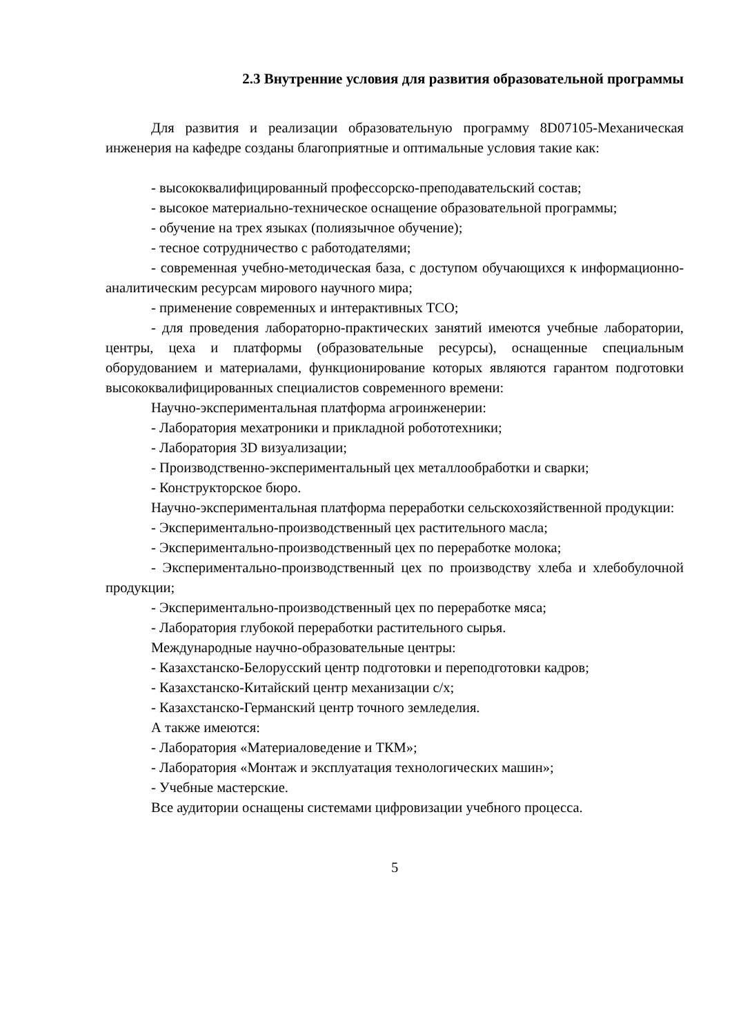2.3 Внутренние условия для развития образовательной программы
Для развития и реализации образовательную программу 8D07105-Механическая инженерия на кафедре созданы благоприятные и оптимальные условия такие как:
- высококвалифицированный профессорско-преподавательский состав;
- высокое материально-техническое оснащение образовательной программы;
- обучение на трех языках (полиязычное обучение);
- тесное сотрудничество с работодателями;
- современная учебно-методическая база, с доступом обучающихся к информационно-аналитическим ресурсам мирового научного мира;
- применение современных и интерактивных ТСО;
- для проведения лабораторно-практических занятий имеются учебные лаборатории, центры, цеха и платформы (образовательные ресурсы), оснащенные специальным оборудованием и материалами, функционирование которых являются гарантом подготовки высококвалифицированных специалистов современного времени:
Научно-экспериментальная платформа агроинженерии:
- Лаборатория мехатроники и прикладной робототехники;
- Лаборатория 3D визуализации;
- Производственно-экспериментальный цех металлообработки и сварки;
- Конструкторское бюро.
Научно-экспериментальная платформа переработки сельскохозяйственной продукции:
- Экспериментально-производственный цех растительного масла;
- Экспериментально-производственный цех по переработке молока;
- Экспериментально-производственный цех по производству хлеба и хлебобулочной продукции;
- Экспериментально-производственный цех по переработке мяса;
- Лаборатория глубокой переработки растительного сырья.
Международные научно-образовательные центры:
- Казахстанско-Белорусский центр подготовки и переподготовки кадров;
- Казахстанско-Китайский центр механизации с/х;
- Казахстанско-Германский центр точного земледелия.
А также имеются:
- Лаборатория «Материаловедение и ТКМ»;
- Лаборатория «Монтаж и эксплуатация технологических машин»;
- Учебные мастерские.
Все аудитории оснащены системами цифровизации учебного процесса.
5